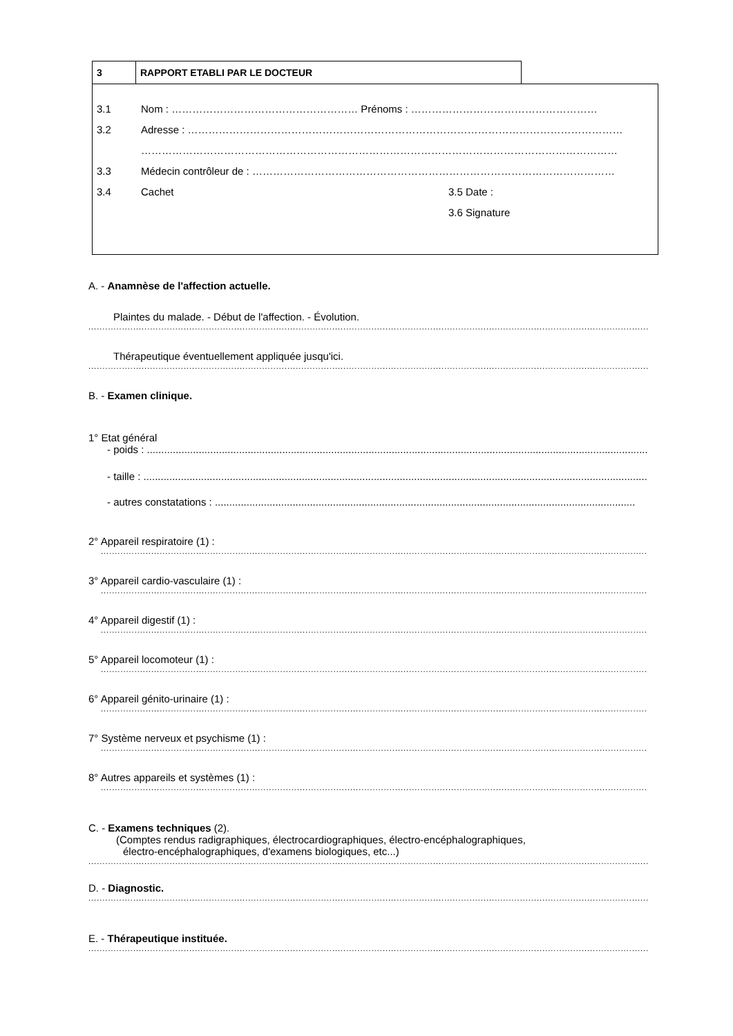3
RAPPORT ETABLI PAR LE DOCTEUR
3.1 Nom : ……………………………………………… Prénoms : ………………………………………………
3.2 Adresse : ………………………………………………………………………………………………………………
…………………………………………………………………………………………………………………………
3.3 Médecin contrôleur de : ……………………………………………………………………………………………
3.4 Cachet 3.5 Date :
3.6 Signature
A. - Anamnèse de l'affection actuelle.
Plaintes du malade. - Début de l'affection. - Évolution.
..............................................................................................................................................................................................................................
Thérapeutique éventuellement appliquée jusqu'ici.
..............................................................................................................................................................................................................................
B. - Examen clinique.
1° Etat général
- poids : ..................................................................................................................................................................................
- taille : ..................................................................................................................................................................................
- autres constatations : ..................................................................................................................................................
2° Appareil respiratoire (1) :
..........................................................................................................................................................................................................................
3° Appareil cardio-vasculaire (1) :
..........................................................................................................................................................................................................................
4° Appareil digestif (1) :
..........................................................................................................................................................................................................................
5° Appareil locomoteur (1) :
..........................................................................................................................................................................................................................
6° Appareil génito-urinaire (1) :
..........................................................................................................................................................................................................................
7° Système nerveux et psychisme (1) :
..........................................................................................................................................................................................................................
8° Autres appareils et systèmes (1) :
..........................................................................................................................................................................................................................
C. - Examens techniques (2).
(Comptes rendus radigraphiques, électrocardiographiques, électro-encéphalographiques,
électro-encéphalographiques, d'examens biologiques, etc...)
..............................................................................................................................................................................................................................
D. - Diagnostic.
..............................................................................................................................................................................................................................
E. - Thérapeutique instituée.
..............................................................................................................................................................................................................................